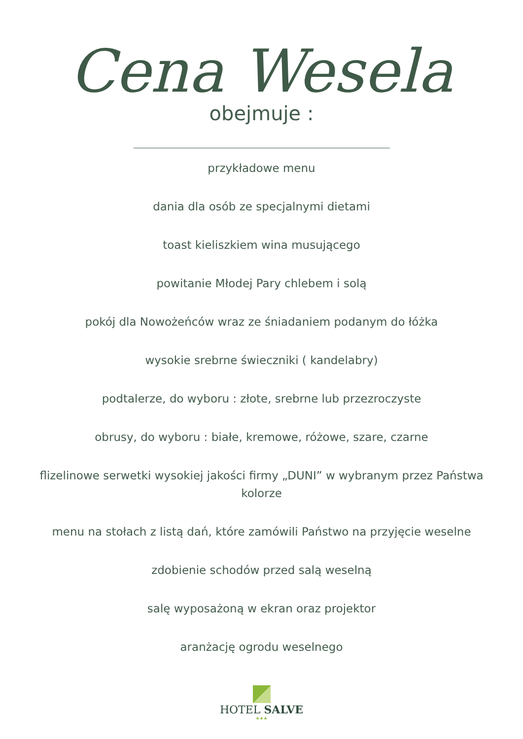Cena Wesela
obejmuje :
przykładowe menu
dania dla osób ze specjalnymi dietami
toast kieliszkiem wina musującego
powitanie Młodej Pary chlebem i solą
pokój dla Nowożeńców wraz ze śniadaniem podanym do łóżka
wysokie srebrne świeczniki ( kandelabry)
podtalerze, do wyboru : złote, srebrne lub przezroczyste
obrusy, do wyboru : białe, kremowe, różowe, szare, czarne
flizelinowe serwetki wysokiej jakości firmy „DUNI” w wybranym przez Państwa kolorze
menu na stołach z listą dań, które zamówili Państwo na przyjęcie weselne
zdobienie schodów przed salą weselną
salę wyposażoną w ekran oraz projektor
aranżację ogrodu weselnego
HOTEL SALVE
★★★